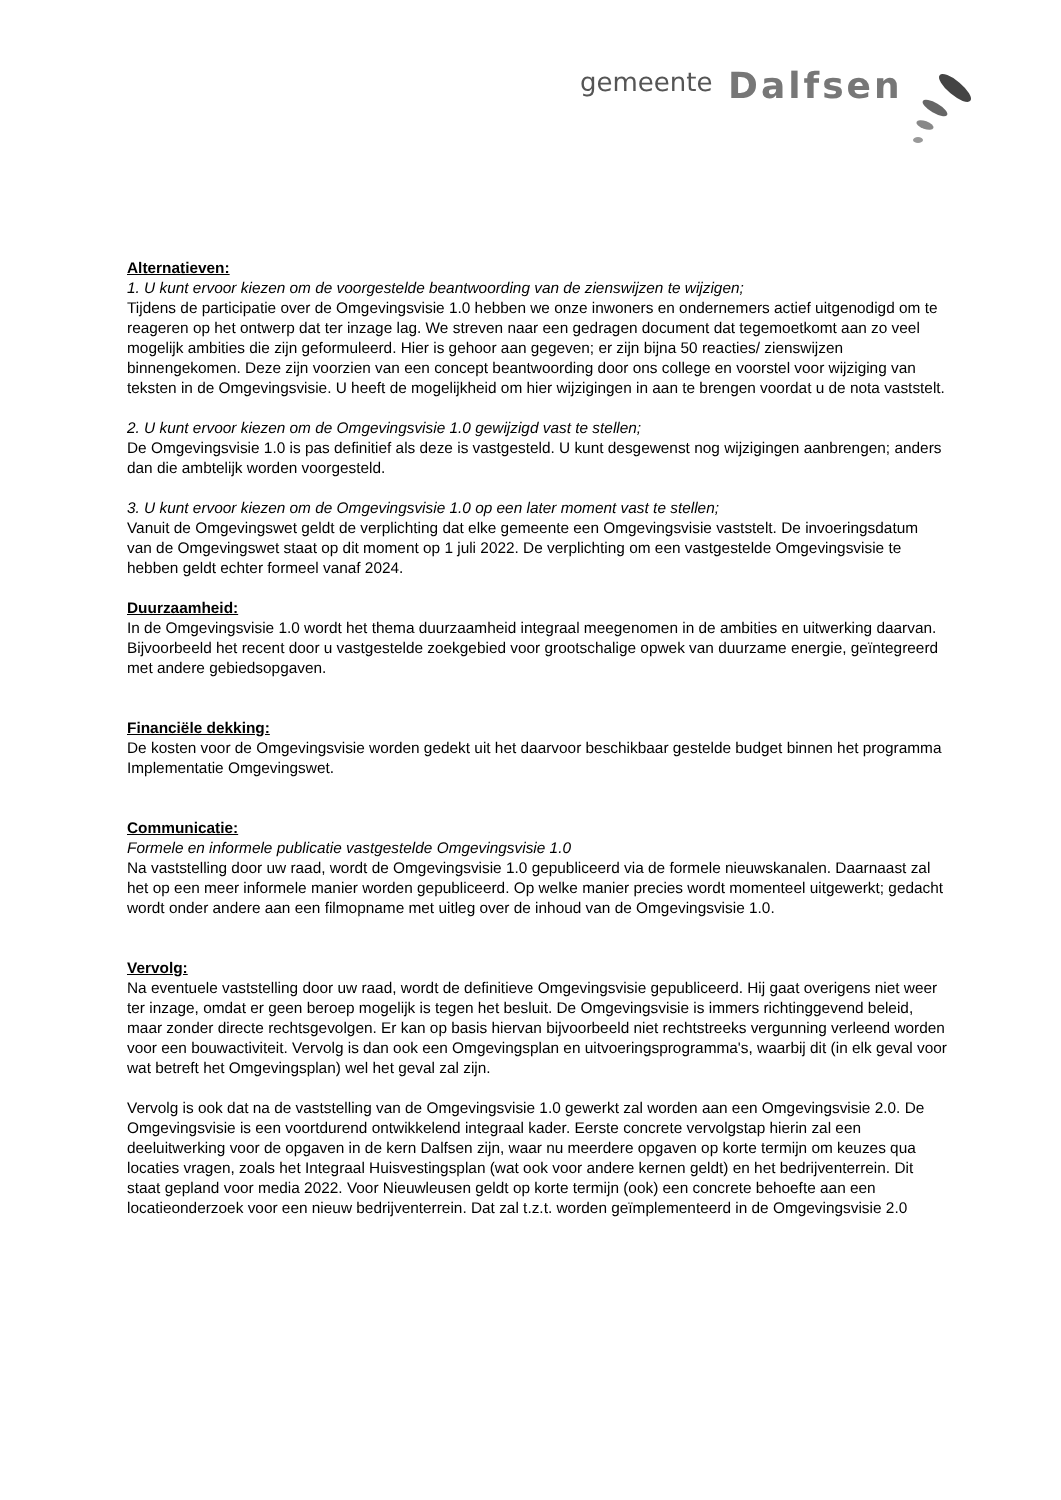gemeente Dalfsen
Alternatieven:
1. U kunt ervoor kiezen om de voorgestelde beantwoording van de zienswijzen te wijzigen;
Tijdens de participatie over de Omgevingsvisie 1.0 hebben we onze inwoners en ondernemers actief uitgenodigd om te reageren op het ontwerp dat ter inzage lag. We streven naar een gedragen document dat tegemoetkomt aan zo veel mogelijk ambities die zijn geformuleerd. Hier is gehoor aan gegeven; er zijn bijna 50 reacties/ zienswijzen binnengekomen. Deze zijn voorzien van een concept beantwoording door ons college en voorstel voor wijziging van teksten in de Omgevingsvisie. U heeft de mogelijkheid om hier wijzigingen in aan te brengen voordat u de nota vaststelt.
2. U kunt ervoor kiezen om de Omgevingsvisie 1.0 gewijzigd vast te stellen;
De Omgevingsvisie 1.0 is pas definitief als deze is vastgesteld. U kunt desgewenst nog wijzigingen aanbrengen; anders dan die ambtelijk worden voorgesteld.
3. U kunt ervoor kiezen om de Omgevingsvisie 1.0 op een later moment vast te stellen;
Vanuit de Omgevingswet geldt de verplichting dat elke gemeente een Omgevingsvisie vaststelt. De invoeringsdatum van de Omgevingswet staat op dit moment op 1 juli 2022. De verplichting om een vastgestelde Omgevingsvisie te hebben geldt echter formeel vanaf 2024.
Duurzaamheid:
In de Omgevingsvisie 1.0 wordt het thema duurzaamheid integraal meegenomen in de ambities en uitwerking daarvan. Bijvoorbeeld het recent door u vastgestelde zoekgebied voor grootschalige opwek van duurzame energie, geïntegreerd met andere gebiedsopgaven.
Financiële dekking:
De kosten voor de Omgevingsvisie worden gedekt uit het daarvoor beschikbaar gestelde budget binnen het programma Implementatie Omgevingswet.
Communicatie:
Formele en informele publicatie vastgestelde Omgevingsvisie 1.0
Na vaststelling door uw raad, wordt de Omgevingsvisie 1.0 gepubliceerd via de formele nieuwskanalen. Daarnaast zal het op een meer informele manier worden gepubliceerd. Op welke manier precies wordt momenteel uitgewerkt; gedacht wordt onder andere aan een filmopname met uitleg over de inhoud van de Omgevingsvisie 1.0.
Vervolg:
Na eventuele vaststelling door uw raad, wordt de definitieve Omgevingsvisie gepubliceerd. Hij gaat overigens niet weer ter inzage, omdat er geen beroep mogelijk is tegen het besluit. De Omgevingsvisie is immers richtinggevend beleid, maar zonder directe rechtsgevolgen. Er kan op basis hiervan bijvoorbeeld niet rechtstreeks vergunning verleend worden voor een bouwactiviteit. Vervolg is dan ook een Omgevingsplan en uitvoeringsprogramma's, waarbij dit (in elk geval voor wat betreft het Omgevingsplan) wel het geval zal zijn.
Vervolg is ook dat na de vaststelling van de Omgevingsvisie 1.0 gewerkt zal worden aan een Omgevingsvisie 2.0. De Omgevingsvisie is een voortdurend ontwikkelend integraal kader. Eerste concrete vervolgstap hierin zal een deeluitwerking voor de opgaven in de kern Dalfsen zijn, waar nu meerdere opgaven op korte termijn om keuzes qua locaties vragen, zoals het Integraal Huisvestingsplan (wat ook voor andere kernen geldt) en het bedrijventerrein. Dit staat gepland voor media 2022. Voor Nieuwleusen geldt op korte termijn (ook) een concrete behoefte aan een locatieonderzoek voor een nieuw bedrijventerrein. Dat zal t.z.t. worden geïmplementeerd in de Omgevingsvisie 2.0